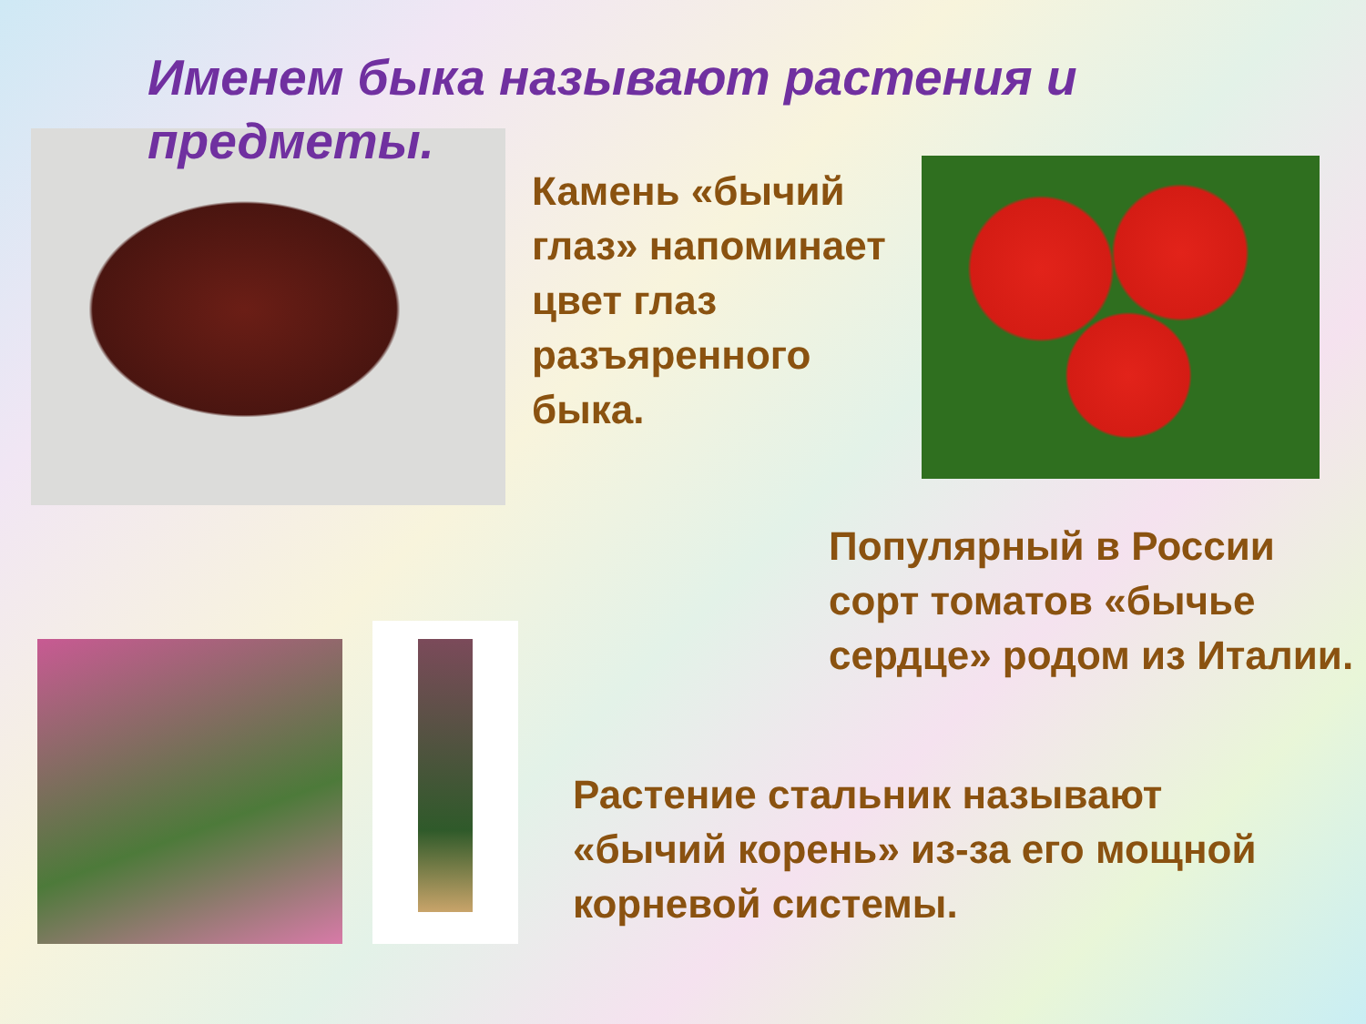Именем быка называют растения и предметы.
Камень «бычий глаз» напоминает цвет глаз разъяренного быка.
Популярный в России сорт томатов «бычье сердце» родом из Италии.
Растение стальник называют «бычий корень» из-за его мощной корневой системы.